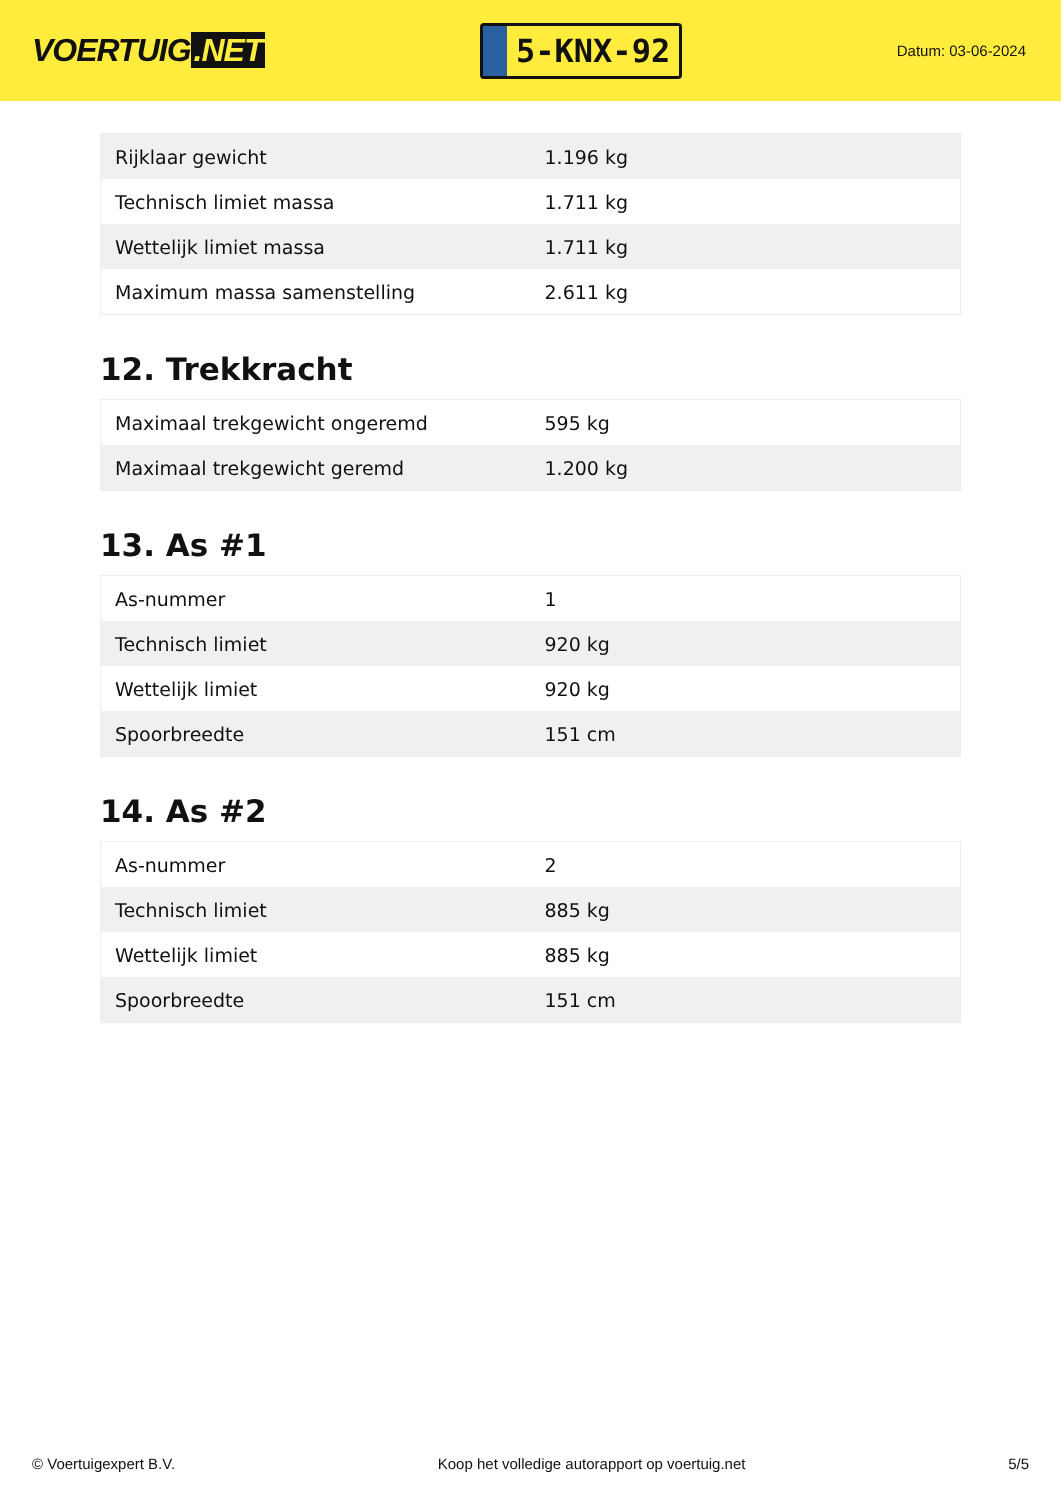VOERTUIG.NET
5-KNX-92
Datum: 03-06-2024
| Rijklaar gewicht | 1.196 kg |
| Technisch limiet massa | 1.711 kg |
| Wettelijk limiet massa | 1.711 kg |
| Maximum massa samenstelling | 2.611 kg |
12. Trekkracht
| Maximaal trekgewicht ongeremd | 595 kg |
| Maximaal trekgewicht geremd | 1.200 kg |
13. As #1
| As-nummer | 1 |
| Technisch limiet | 920 kg |
| Wettelijk limiet | 920 kg |
| Spoorbreedte | 151 cm |
14. As #2
| As-nummer | 2 |
| Technisch limiet | 885 kg |
| Wettelijk limiet | 885 kg |
| Spoorbreedte | 151 cm |
© Voertuigexpert B.V. Koop het volledige autorapport op voertuig.net 5/5